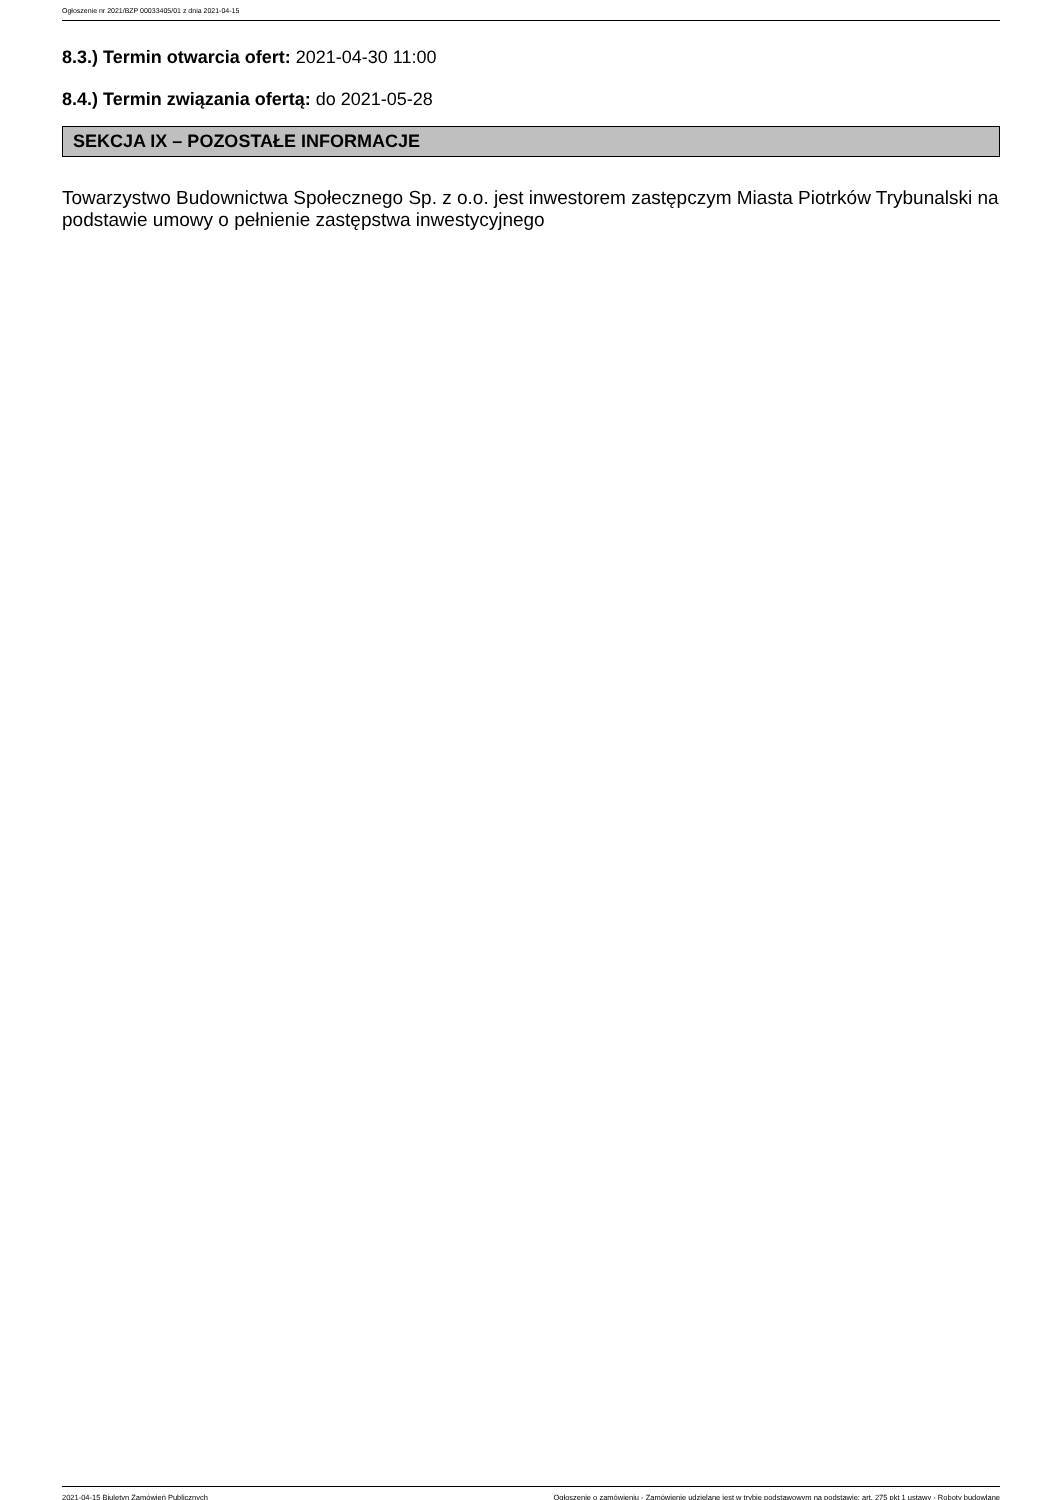Ogłoszenie nr 2021/BZP 00033405/01 z dnia 2021-04-15
8.3.) Termin otwarcia ofert: 2021-04-30 11:00
8.4.) Termin związania ofertą: do 2021-05-28
SEKCJA IX – POZOSTAŁE INFORMACJE
Towarzystwo Budownictwa Społecznego Sp. z o.o. jest inwestorem zastępczym Miasta Piotrków Trybunalski na podstawie umowy o pełnienie zastępstwa inwestycyjnego
2021-04-15 Biuletyn Zamówień Publicznych Ogłoszenie o zamówieniu - Zamówienie udzielane jest w trybie podstawowym na podstawie: art. 275 pkt 1 ustawy - Roboty budowlane